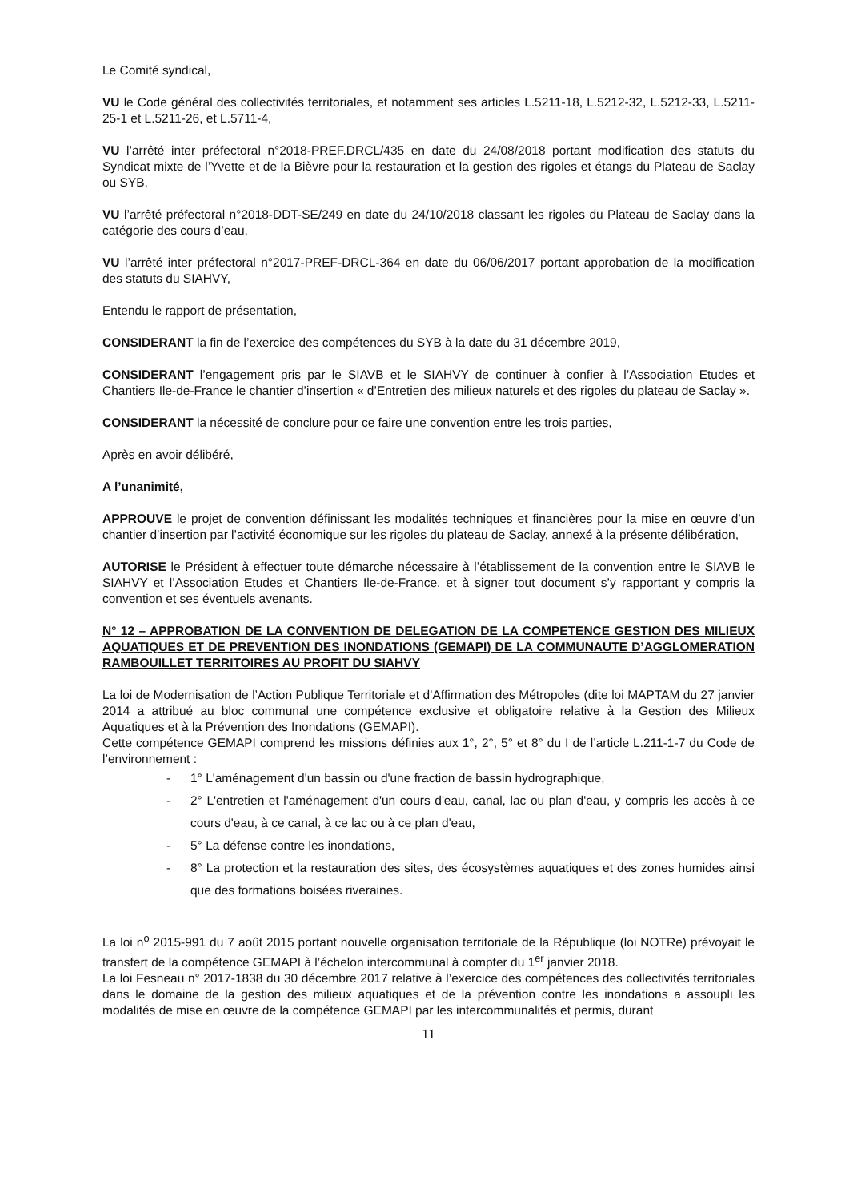Le Comité syndical,
VU le Code général des collectivités territoriales, et notamment ses articles L.5211-18, L.5212-32, L.5212-33, L.5211-25-1 et L.5211-26, et L.5711-4,
VU l’arrêté inter préfectoral n°2018-PREF.DRCL/435 en date du 24/08/2018 portant modification des statuts du Syndicat mixte de l’Yvette et de la Bièvre pour la restauration et la gestion des rigoles et étangs du Plateau de Saclay ou SYB,
VU l’arrêté préfectoral n°2018-DDT-SE/249 en date du 24/10/2018 classant les rigoles du Plateau de Saclay dans la catégorie des cours d’eau,
VU l’arrêté inter préfectoral n°2017-PREF-DRCL-364 en date du 06/06/2017 portant approbation de la modification des statuts du SIAHVY,
Entendu le rapport de présentation,
CONSIDERANT la fin de l’exercice des compétences du SYB à la date du 31 décembre 2019,
CONSIDERANT l’engagement pris par le SIAVB et le SIAHVY de continuer à confier à l’Association Etudes et Chantiers Ile-de-France le chantier d’insertion « d’Entretien des milieux naturels et des rigoles du plateau de Saclay ».
CONSIDERANT la nécessité de conclure pour ce faire une convention entre les trois parties,
Après en avoir délibéré,
A l’unanimité,
APPROUVE le projet de convention définissant les modalités techniques et financières pour la mise en œuvre d’un chantier d’insertion par l’activité économique sur les rigoles du plateau de Saclay, annexé à la présente délibération,
AUTORISE le Président à effectuer toute démarche nécessaire à l’établissement de la convention entre le SIAVB le SIAHVY et l’Association Etudes et Chantiers Ile-de-France, et à signer tout document s’y rapportant y compris la convention et ses éventuels avenants.
N° 12 – APPROBATION DE LA CONVENTION DE DELEGATION DE LA COMPETENCE GESTION DES MILIEUX AQUATIQUES ET DE PREVENTION DES INONDATIONS (GEMAPI) DE LA COMMUNAUTE D’AGGLOMERATION RAMBOUILLET TERRITOIRES AU PROFIT DU SIAHVY
La loi de Modernisation de l’Action Publique Territoriale et d’Affirmation des Métropoles (dite loi MAPTAM du 27 janvier 2014 a attribué au bloc communal une compétence exclusive et obligatoire relative à la Gestion des Milieux Aquatiques et à la Prévention des Inondations (GEMAPI).
Cette compétence GEMAPI comprend les missions définies aux 1°, 2°, 5° et 8° du I de l’article L.211-1-7 du Code de l’environnement :
- 1° L'aménagement d'un bassin ou d'une fraction de bassin hydrographique,
- 2° L'entretien et l'aménagement d'un cours d'eau, canal, lac ou plan d'eau, y compris les accès à ce cours d'eau, à ce canal, à ce lac ou à ce plan d'eau,
- 5° La défense contre les inondations,
- 8° La protection et la restauration des sites, des écosystèmes aquatiques et des zones humides ainsi que des formations boisées riveraines.
La loi n<sup>o</sup> 2015-991 du 7 août 2015 portant nouvelle organisation territoriale de la République (loi NOTRe) prévoyait le transfert de la compétence GEMAPI à l’échelon intercommunal à compter du 1<sup>er</sup> janvier 2018.
La loi Fesneau n° 2017-1838 du 30 décembre 2017 relative à l’exercice des compétences des collectivités territoriales dans le domaine de la gestion des milieux aquatiques et de la prévention contre les inondations a assoupli les modalités de mise en œuvre de la compétence GEMAPI par les intercommunalités et permis, durant
11